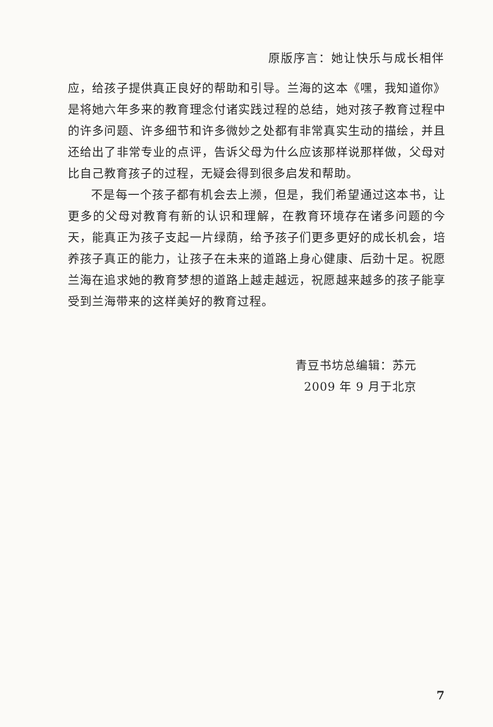原版序言：她让快乐与成长相伴
应，给孩子提供真正良好的帮助和引导。兰海的这本《嘿，我知道你》是将她六年多来的教育理念付诸实践过程的总结，她对孩子教育过程中的许多问题、许多细节和许多微妙之处都有非常真实生动的描绘，并且还给出了非常专业的点评，告诉父母为什么应该那样说那样做，父母对比自己教育孩子的过程，无疑会得到很多启发和帮助。
不是每一个孩子都有机会去上濒，但是，我们希望通过这本书，让更多的父母对教育有新的认识和理解，在教育环境存在诸多问题的今天，能真正为孩子支起一片绿荫，给予孩子们更多更好的成长机会，培养孩子真正的能力，让孩子在未来的道路上身心健康、后劲十足。祝愿兰海在追求她的教育梦想的道路上越走越远，祝愿越来越多的孩子能享受到兰海带来的这样美好的教育过程。
青豆书坊总编辑：苏元
2009 年 9 月于北京
7